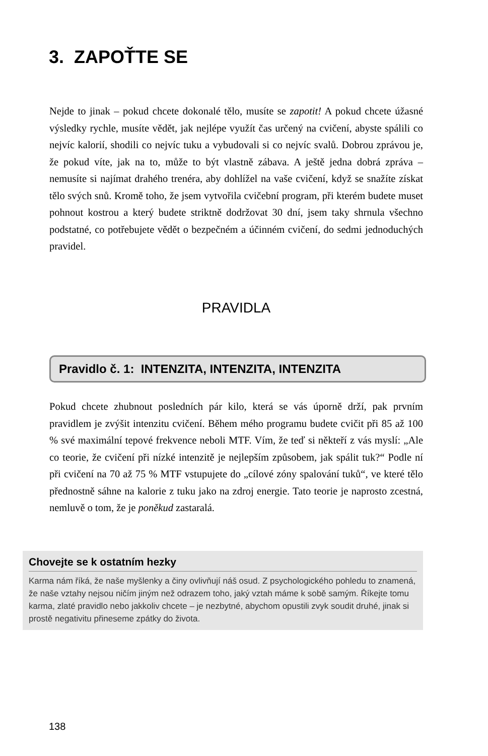3. ZAPOŤTE SE
Nejde to jinak – pokud chcete dokonalé tělo, musíte se zapotit! A pokud chcete úžasné výsledky rychle, musíte vědět, jak nejlépe využít čas určený na cvičení, abyste spálili co nejvíc kalorií, shodili co nejvíc tuku a vybudovali si co nejvíc svalů. Dobrou zprávou je, že pokud víte, jak na to, může to být vlastně zábava. A ještě jedna dobrá zpráva – nemusíte si najímat drahého trenéra, aby dohlížel na vaše cvičení, když se snažíte získat tělo svých snů. Kromě toho, že jsem vytvořila cvičební program, při kterém budete muset pohnout kostrou a který budete striktně dodržovat 30 dní, jsem taky shrnula všechno podstatné, co potřebujete vědět o bezpečném a účinném cvičení, do sedmi jednoduchých pravidel.
PRAVIDLA
Pravidlo č. 1: INTENZITA, INTENZITA, INTENZITA
Pokud chcete zhubnout posledních pár kilo, která se vás úporně drží, pak prvním pravidlem je zvýšit intenzitu cvičení. Během mého programu budete cvičit při 85 až 100 % své maximální tepové frekvence neboli MTF. Vím, že teď si někteří z vás myslí: „Ale co teorie, že cvičení při nízké intenzitě je nejlepším způsobem, jak spálit tuk?“ Podle ní při cvičení na 70 až 75 % MTF vstupujete do „cílové zóny spalování tuků“, ve které tělo přednostně sáhne na kalorie z tuku jako na zdroj energie. Tato teorie je naprosto zcestná, nemluvě o tom, že je poněkud zastaralá.
Chovejte se k ostatním hezky
Karma nám říká, že naše myšlenky a činy ovlivňují náš osud. Z psychologického pohledu to znamená, že naše vztahy nejsou ničím jiným než odrazem toho, jaký vztah máme k sobě samým. Říkejte tomu karma, zlaté pravidlo nebo jakkoliv chcete – je nezbytné, abychom opustili zvyk soudit druhé, jinak si prostě negativitu přineseme zpátky do života.
138